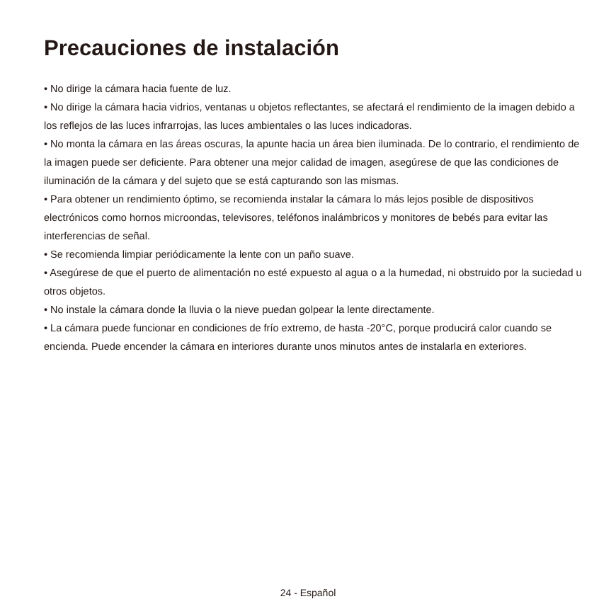Precauciones de instalación
• No dirige la cámara hacia fuente de luz.
• No dirige la cámara hacia vidrios, ventanas u objetos reflectantes, se afectará el rendimiento de la imagen debido a los reflejos de las luces infrarrojas, las luces ambientales o las luces indicadoras.
• No monta la cámara en las áreas oscuras, la apunte hacia un área bien iluminada. De lo contrario, el rendimiento de la imagen puede ser deficiente. Para obtener una mejor calidad de imagen, asegúrese de que las condiciones de iluminación de la cámara y del sujeto que se está capturando son las mismas.
• Para obtener un rendimiento óptimo, se recomienda instalar la cámara lo más lejos posible de dispositivos electrónicos como hornos microondas, televisores, teléfonos inalámbricos y monitores de bebés para evitar las interferencias de señal.
• Se recomienda limpiar periódicamente la lente con un paño suave.
• Asegúrese de que el puerto de alimentación no esté expuesto al agua o a la humedad, ni obstruido por la suciedad u otros objetos.
• No instale la cámara donde la lluvia o la nieve puedan golpear la lente directamente.
• La cámara puede funcionar en condiciones de frío extremo, de hasta -20°C, porque producirá calor cuando se encienda. Puede encender la cámara en interiores durante unos minutos antes de instalarla en exteriores.
24 - Español